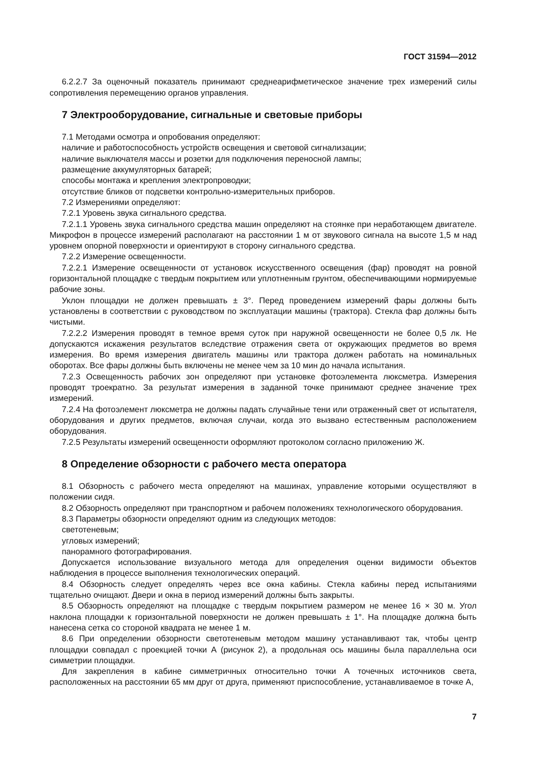ГОСТ 31594—2012
6.2.2.7 За оценочный показатель принимают среднеарифметическое значение трех измерений силы сопротивления перемещению органов управления.
7 Электрооборудование, сигнальные и световые приборы
7.1 Методами осмотра и опробования определяют:
наличие и работоспособность устройств освещения и световой сигнализации;
наличие выключателя массы и розетки для подключения переносной лампы;
размещение аккумуляторных батарей;
способы монтажа и крепления электропроводки;
отсутствие бликов от подсветки контрольно-измерительных приборов.
7.2 Измерениями определяют:
7.2.1 Уровень звука сигнального средства.
7.2.1.1 Уровень звука сигнального средства машин определяют на стоянке при неработающем двигателе. Микрофон в процессе измерений располагают на расстоянии 1 м от звукового сигнала на высоте 1,5 м над уровнем опорной поверхности и ориентируют в сторону сигнального средства.
7.2.2 Измерение освещенности.
7.2.2.1 Измерение освещенности от установок искусственного освещения (фар) проводят на ровной горизонтальной площадке с твердым покрытием или уплотненным грунтом, обеспечивающими нормируемые рабочие зоны.
Уклон площадки не должен превышать ± 3°. Перед проведением измерений фары должны быть установлены в соответствии с руководством по эксплуатации машины (трактора). Стекла фар должны быть чистыми.
7.2.2.2 Измерения проводят в темное время суток при наружной освещенности не более 0,5 лк. Не допускаются искажения результатов вследствие отражения света от окружающих предметов во время измерения. Во время измерения двигатель машины или трактора должен работать на номинальных оборотах. Все фары должны быть включены не менее чем за 10 мин до начала испытания.
7.2.3 Освещенность рабочих зон определяют при установке фотоэлемента люксметра. Измерения проводят троекратно. За результат измерения в заданной точке принимают среднее значение трех измерений.
7.2.4 На фотоэлемент люксметра не должны падать случайные тени или отраженный свет от испытателя, оборудования и других предметов, включая случаи, когда это вызвано естественным расположением оборудования.
7.2.5 Результаты измерений освещенности оформляют протоколом согласно приложению Ж.
8 Определение обзорности с рабочего места оператора
8.1 Обзорность с рабочего места определяют на машинах, управление которыми осуществляют в положении сидя.
8.2 Обзорность определяют при транспортном и рабочем положениях технологического оборудования.
8.3 Параметры обзорности определяют одним из следующих методов:
светотеневым;
угловых измерений;
панорамного фотографирования.
Допускается использование визуального метода для определения оценки видимости объектов наблюдения в процессе выполнения технологических операций.
8.4 Обзорность следует определять через все окна кабины. Стекла кабины перед испытаниями тщательно очищают. Двери и окна в период измерений должны быть закрыты.
8.5 Обзорность определяют на площадке с твердым покрытием размером не менее 16 × 30 м. Угол наклона площадки к горизонтальной поверхности не должен превышать ± 1°. На площадке должна быть нанесена сетка со стороной квадрата не менее 1 м.
8.6 При определении обзорности светотеневым методом машину устанавливают так, чтобы центр площадки совпадал с проекцией точки А (рисунок 2), а продольная ось машины была параллельна оси симметрии площадки.
Для закрепления в кабине симметричных относительно точки А точечных источников света, расположенных на расстоянии 65 мм друг от друга, применяют приспособление, устанавливаемое в точке А,
7